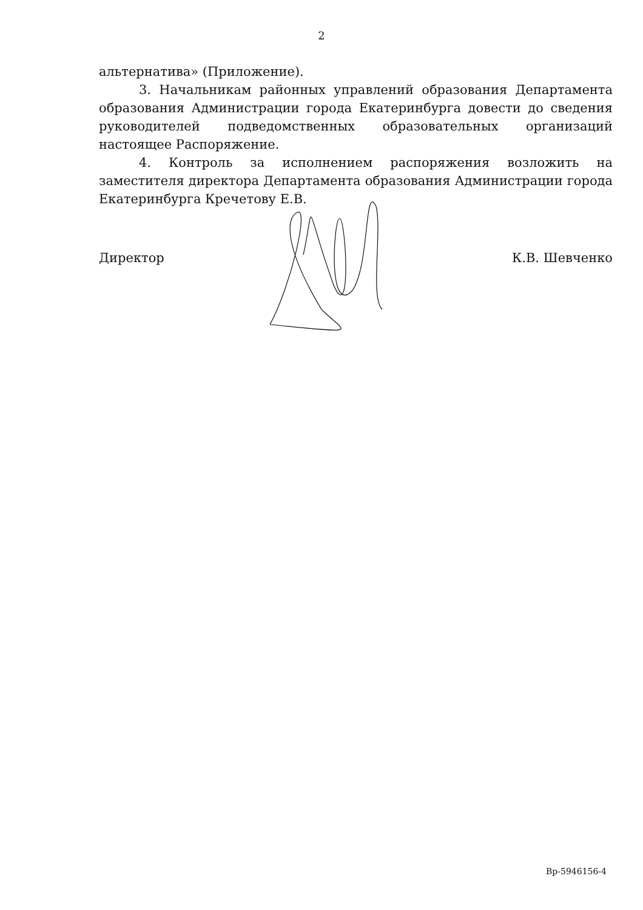2
альтернатива» (Приложение).
3. Начальникам районных управлений образования Департамента образования Администрации города Екатеринбурга довести до сведения руководителей подведомственных образовательных организаций настоящее Распоряжение.
4. Контроль за исполнением распоряжения возложить на заместителя директора Департамента образования Администрации города Екатеринбурга Кречетову Е.В.
Директор К.В. Шевченко
Вр-5946156-4